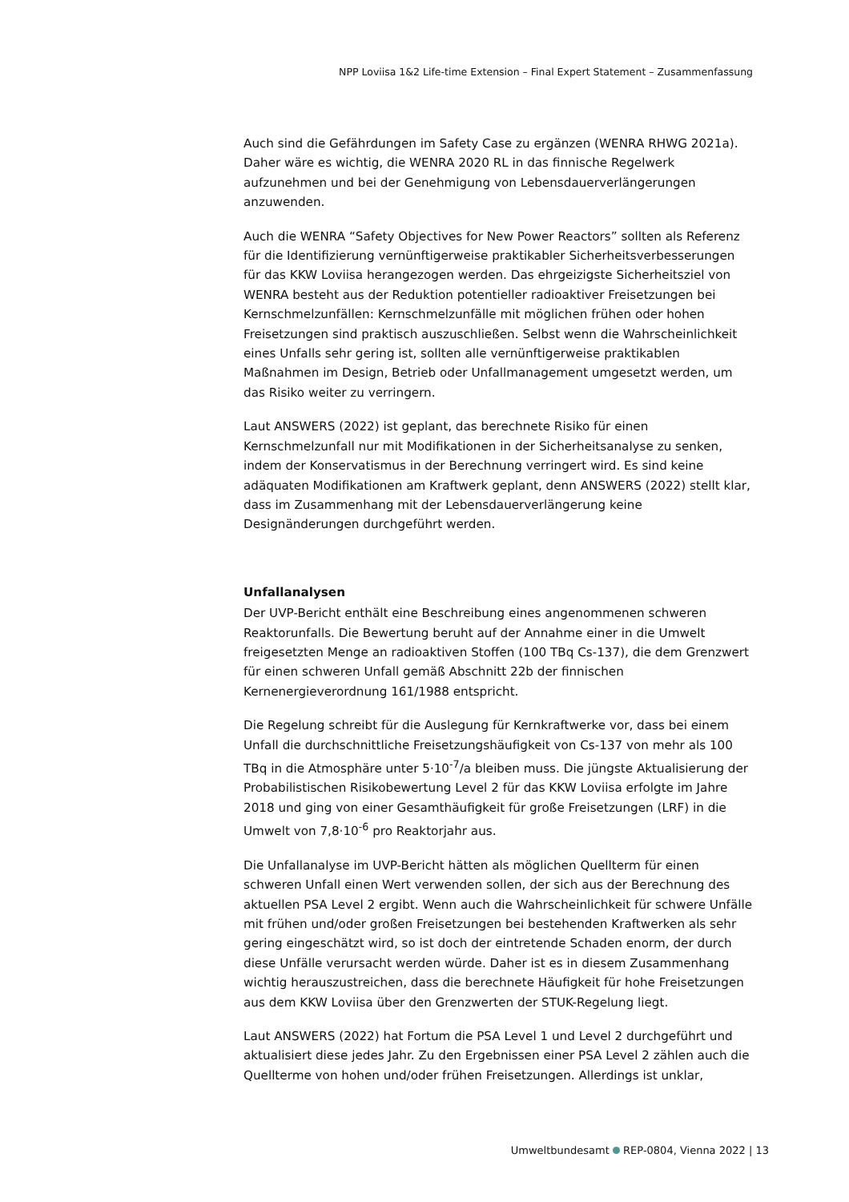NPP Loviisa 1&2 Life-time Extension – Final Expert Statement – Zusammenfassung
Auch sind die Gefährdungen im Safety Case zu ergänzen (WENRA RHWG 2021a). Daher wäre es wichtig, die WENRA 2020 RL in das finnische Regelwerk aufzunehmen und bei der Genehmigung von Lebensdauerverlängerungen anzuwenden.
Auch die WENRA “Safety Objectives for New Power Reactors” sollten als Referenz für die Identifizierung vernünftigerweise praktikabler Sicherheitsverbesserungen für das KKW Loviisa herangezogen werden. Das ehrgeizigste Sicherheitsziel von WENRA besteht aus der Reduktion potentieller radioaktiver Freisetzungen bei Kernschmelzunfällen: Kernschmelzunfälle mit möglichen frühen oder hohen Freisetzungen sind praktisch auszuschließen. Selbst wenn die Wahrscheinlichkeit eines Unfalls sehr gering ist, sollten alle vernünftigerweise praktikablen Maßnahmen im Design, Betrieb oder Unfallmanagement umgesetzt werden, um das Risiko weiter zu verringern.
Laut ANSWERS (2022) ist geplant, das berechnete Risiko für einen Kernschmelzunfall nur mit Modifikationen in der Sicherheitsanalyse zu senken, indem der Konservatismus in der Berechnung verringert wird. Es sind keine adäquaten Modifikationen am Kraftwerk geplant, denn ANSWERS (2022) stellt klar, dass im Zusammenhang mit der Lebensdauerverlängerung keine Designänderungen durchgeführt werden.
Unfallanalysen
Der UVP-Bericht enthält eine Beschreibung eines angenommenen schweren Reaktorunfalls. Die Bewertung beruht auf der Annahme einer in die Umwelt freigesetzten Menge an radioaktiven Stoffen (100 TBq Cs-137), die dem Grenzwert für einen schweren Unfall gemäß Abschnitt 22b der finnischen Kernenergieverordnung 161/1988 entspricht.
Die Regelung schreibt für die Auslegung für Kernkraftwerke vor, dass bei einem Unfall die durchschnittliche Freisetzungshäufigkeit von Cs-137 von mehr als 100 TBq in die Atmosphäre unter 5⋅10<sup>-7</sup>/a bleiben muss. Die jüngste Aktualisierung der Probabilistischen Risikobewertung Level 2 für das KKW Loviisa erfolgte im Jahre 2018 und ging von einer Gesamthäufigkeit für große Freisetzungen (LRF) in die Umwelt von 7,8⋅10<sup>-6</sup> pro Reaktorjahr aus.
Die Unfallanalyse im UVP-Bericht hätten als möglichen Quellterm für einen schweren Unfall einen Wert verwenden sollen, der sich aus der Berechnung des aktuellen PSA Level 2 ergibt. Wenn auch die Wahrscheinlichkeit für schwere Unfälle mit frühen und/oder großen Freisetzungen bei bestehenden Kraftwerken als sehr gering eingeschätzt wird, so ist doch der eintretende Schaden enorm, der durch diese Unfälle verursacht werden würde. Daher ist es in diesem Zusammenhang wichtig herauszustreichen, dass die berechnete Häufigkeit für hohe Freisetzungen aus dem KKW Loviisa über den Grenzwerten der STUK-Regelung liegt.
Laut ANSWERS (2022) hat Fortum die PSA Level 1 und Level 2 durchgeführt und aktualisiert diese jedes Jahr. Zu den Ergebnissen einer PSA Level 2 zählen auch die Quellterme von hohen und/oder frühen Freisetzungen. Allerdings ist unklar,
Umweltbundesamt REP-0804, Vienna 2022 | 13